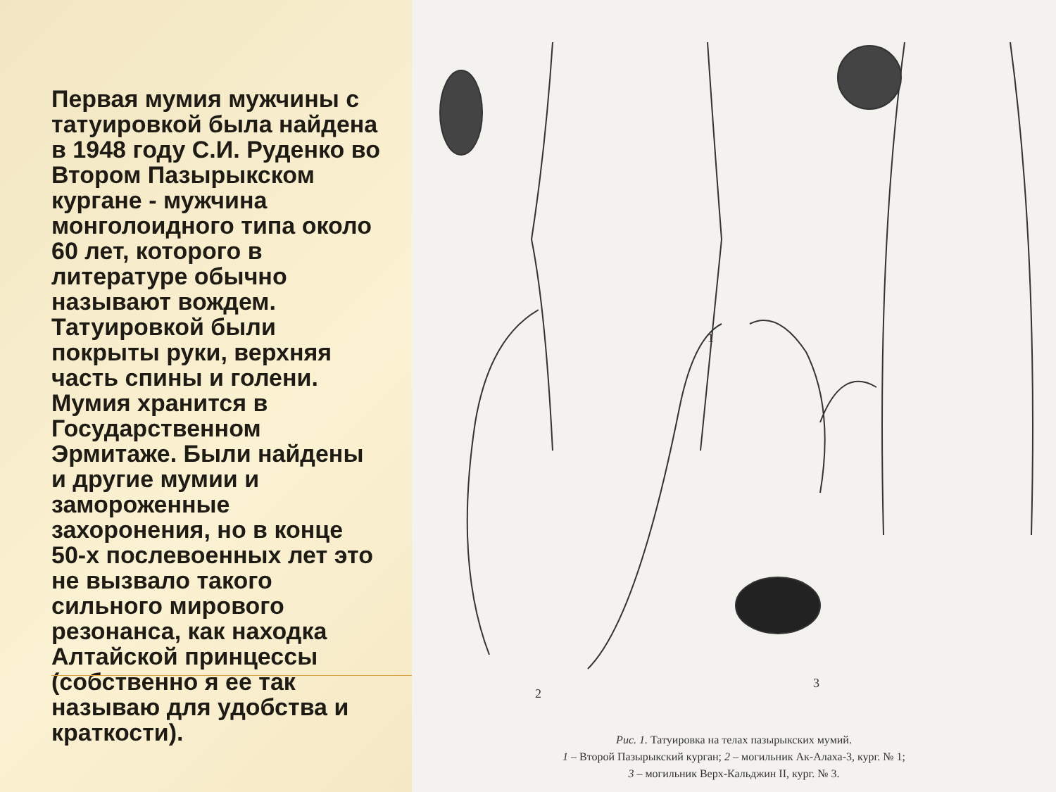Первая мумия мужчины с татуировкой была найдена в 1948 году С.И. Руденко во Втором Пазырыкском кургане - мужчина монголоидного типа около 60 лет, которого в литературе обычно называют вождем. Татуировкой были покрыты руки, верхняя часть спины и голени. Мумия хранится в Государственном Эрмитаже. Были найдены и другие мумии и замороженные захоронения, но в конце 50-х послевоенных лет это не вызвало такого сильного мирового резонанса, как находка Алтайской принцессы (собственно я ее так называю для удобства и краткости).
1
2
3
Рис. 1. Татуировка на телах пазырыкских мумий.
1 – Второй Пазырыкский курган; 2 – могильник Ак-Алаха-3, кург. № 1;
3 – могильник Верх-Кальджин II, кург. № 3.